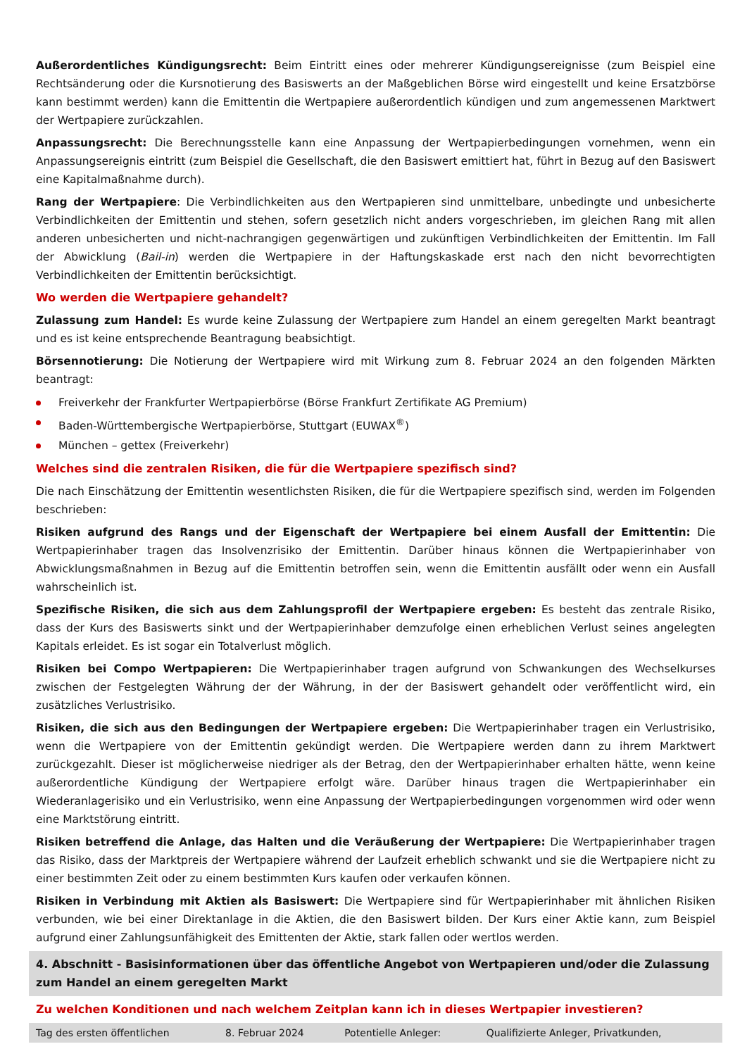Außerordentliches Kündigungsrecht: Beim Eintritt eines oder mehrerer Kündigungsereignisse (zum Beispiel eine Rechtsänderung oder die Kursnotierung des Basiswerts an der Maßgeblichen Börse wird eingestellt und keine Ersatzbörse kann bestimmt werden) kann die Emittentin die Wertpapiere außerordentlich kündigen und zum angemessenen Marktwert der Wertpapiere zurückzahlen.
Anpassungsrecht: Die Berechnungsstelle kann eine Anpassung der Wertpapierbedingungen vornehmen, wenn ein Anpassungsereignis eintritt (zum Beispiel die Gesellschaft, die den Basiswert emittiert hat, führt in Bezug auf den Basiswert eine Kapitalmaßnahme durch).
Rang der Wertpapiere: Die Verbindlichkeiten aus den Wertpapieren sind unmittelbare, unbedingte und unbesicherte Verbindlichkeiten der Emittentin und stehen, sofern gesetzlich nicht anders vorgeschrieben, im gleichen Rang mit allen anderen unbesicherten und nicht-nachrangigen gegenwärtigen und zukünftigen Verbindlichkeiten der Emittentin. Im Fall der Abwicklung (Bail-in) werden die Wertpapiere in der Haftungskaskade erst nach den nicht bevorrechtigten Verbindlichkeiten der Emittentin berücksichtigt.
Wo werden die Wertpapiere gehandelt?
Zulassung zum Handel: Es wurde keine Zulassung der Wertpapiere zum Handel an einem geregelten Markt beantragt und es ist keine entsprechende Beantragung beabsichtigt.
Börsennotierung: Die Notierung der Wertpapiere wird mit Wirkung zum 8. Februar 2024 an den folgenden Märkten beantragt:
Freiverkehr der Frankfurter Wertpapierbörse (Börse Frankfurt Zertifikate AG Premium)
Baden-Württembergische Wertpapierbörse, Stuttgart (EUWAX<sup>®</sup>)
München – gettex (Freiverkehr)
Welches sind die zentralen Risiken, die für die Wertpapiere spezifisch sind?
Die nach Einschätzung der Emittentin wesentlichsten Risiken, die für die Wertpapiere spezifisch sind, werden im Folgenden beschrieben:
Risiken aufgrund des Rangs und der Eigenschaft der Wertpapiere bei einem Ausfall der Emittentin: Die Wertpapierinhaber tragen das Insolvenzrisiko der Emittentin. Darüber hinaus können die Wertpapierinhaber von Abwicklungsmaßnahmen in Bezug auf die Emittentin betroffen sein, wenn die Emittentin ausfällt oder wenn ein Ausfall wahrscheinlich ist.
Spezifische Risiken, die sich aus dem Zahlungsprofil der Wertpapiere ergeben: Es besteht das zentrale Risiko, dass der Kurs des Basiswerts sinkt und der Wertpapierinhaber demzufolge einen erheblichen Verlust seines angelegten Kapitals erleidet. Es ist sogar ein Totalverlust möglich.
Risiken bei Compo Wertpapieren: Die Wertpapierinhaber tragen aufgrund von Schwankungen des Wechselkurses zwischen der Festgelegten Währung der der Währung, in der der Basiswert gehandelt oder veröffentlicht wird, ein zusätzliches Verlustrisiko.
Risiken, die sich aus den Bedingungen der Wertpapiere ergeben: Die Wertpapierinhaber tragen ein Verlustrisiko, wenn die Wertpapiere von der Emittentin gekündigt werden. Die Wertpapiere werden dann zu ihrem Marktwert zurückgezahlt. Dieser ist möglicherweise niedriger als der Betrag, den der Wertpapierinhaber erhalten hätte, wenn keine außerordentliche Kündigung der Wertpapiere erfolgt wäre. Darüber hinaus tragen die Wertpapierinhaber ein Wiederanlagerisiko und ein Verlustrisiko, wenn eine Anpassung der Wertpapierbedingungen vorgenommen wird oder wenn eine Marktstörung eintritt.
Risiken betreffend die Anlage, das Halten und die Veräußerung der Wertpapiere: Die Wertpapierinhaber tragen das Risiko, dass der Marktpreis der Wertpapiere während der Laufzeit erheblich schwankt und sie die Wertpapiere nicht zu einer bestimmten Zeit oder zu einem bestimmten Kurs kaufen oder verkaufen können.
Risiken in Verbindung mit Aktien als Basiswert: Die Wertpapiere sind für Wertpapierinhaber mit ähnlichen Risiken verbunden, wie bei einer Direktanlage in die Aktien, die den Basiswert bilden. Der Kurs einer Aktie kann, zum Beispiel aufgrund einer Zahlungsunfähigkeit des Emittenten der Aktie, stark fallen oder wertlos werden.
4. Abschnitt - Basisinformationen über das öffentliche Angebot von Wertpapieren und/oder die Zulassung zum Handel an einem geregelten Markt
Zu welchen Konditionen und nach welchem Zeitplan kann ich in dieses Wertpapier investieren?
| Tag des ersten öffentlichen | 8. Februar 2024 | Potentielle Anleger: | Qualifizierte Anleger, Privatkunden, |